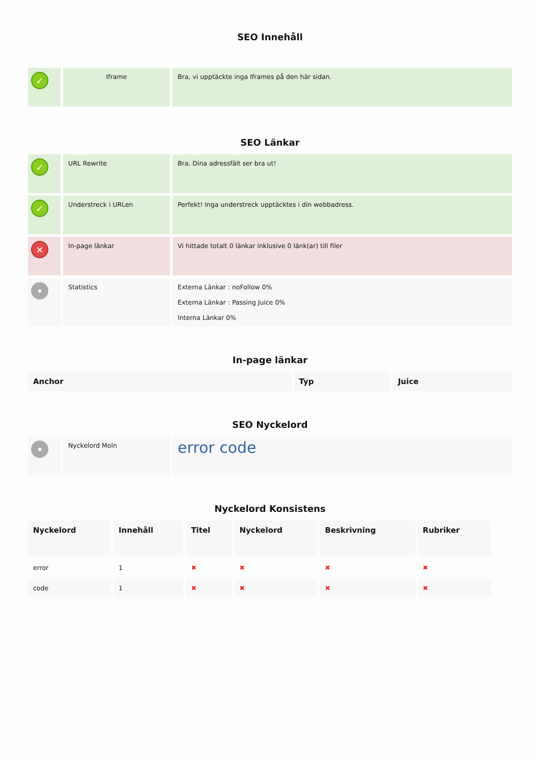SEO Innehåll
| ✓ | Iframe | Bra, vi upptäckte inga Iframes på den här sidan. |
SEO Länkar
| ✓ | URL Rewrite | Bra. Dina adressfält ser bra ut! |
| ✓ | Understreck i URLen | Perfekt! Inga understreck upptäcktes i din webbadress. |
| ✕ | In-page länkar | Vi hittade totalt 0 länkar inklusive 0 länk(ar) till filer |
| • | Statistics | Externa Länkar : noFollow 0% Externa Länkar : Passing Juice 0% Interna Länkar 0% |
In-page länkar
| Anchor | Typ | Juice |
| --- | --- | --- |
SEO Nyckelord
| • | Nyckelord Moln | error code |
Nyckelord Konsistens
| Nyckelord | Innehåll | Titel | Nyckelord | Beskrivning | Rubriker |
| --- | --- | --- | --- | --- | --- |
| error | 1 | ✖ | ✖ | ✖ | ✖ |
| code | 1 | ✖ | ✖ | ✖ | ✖ |